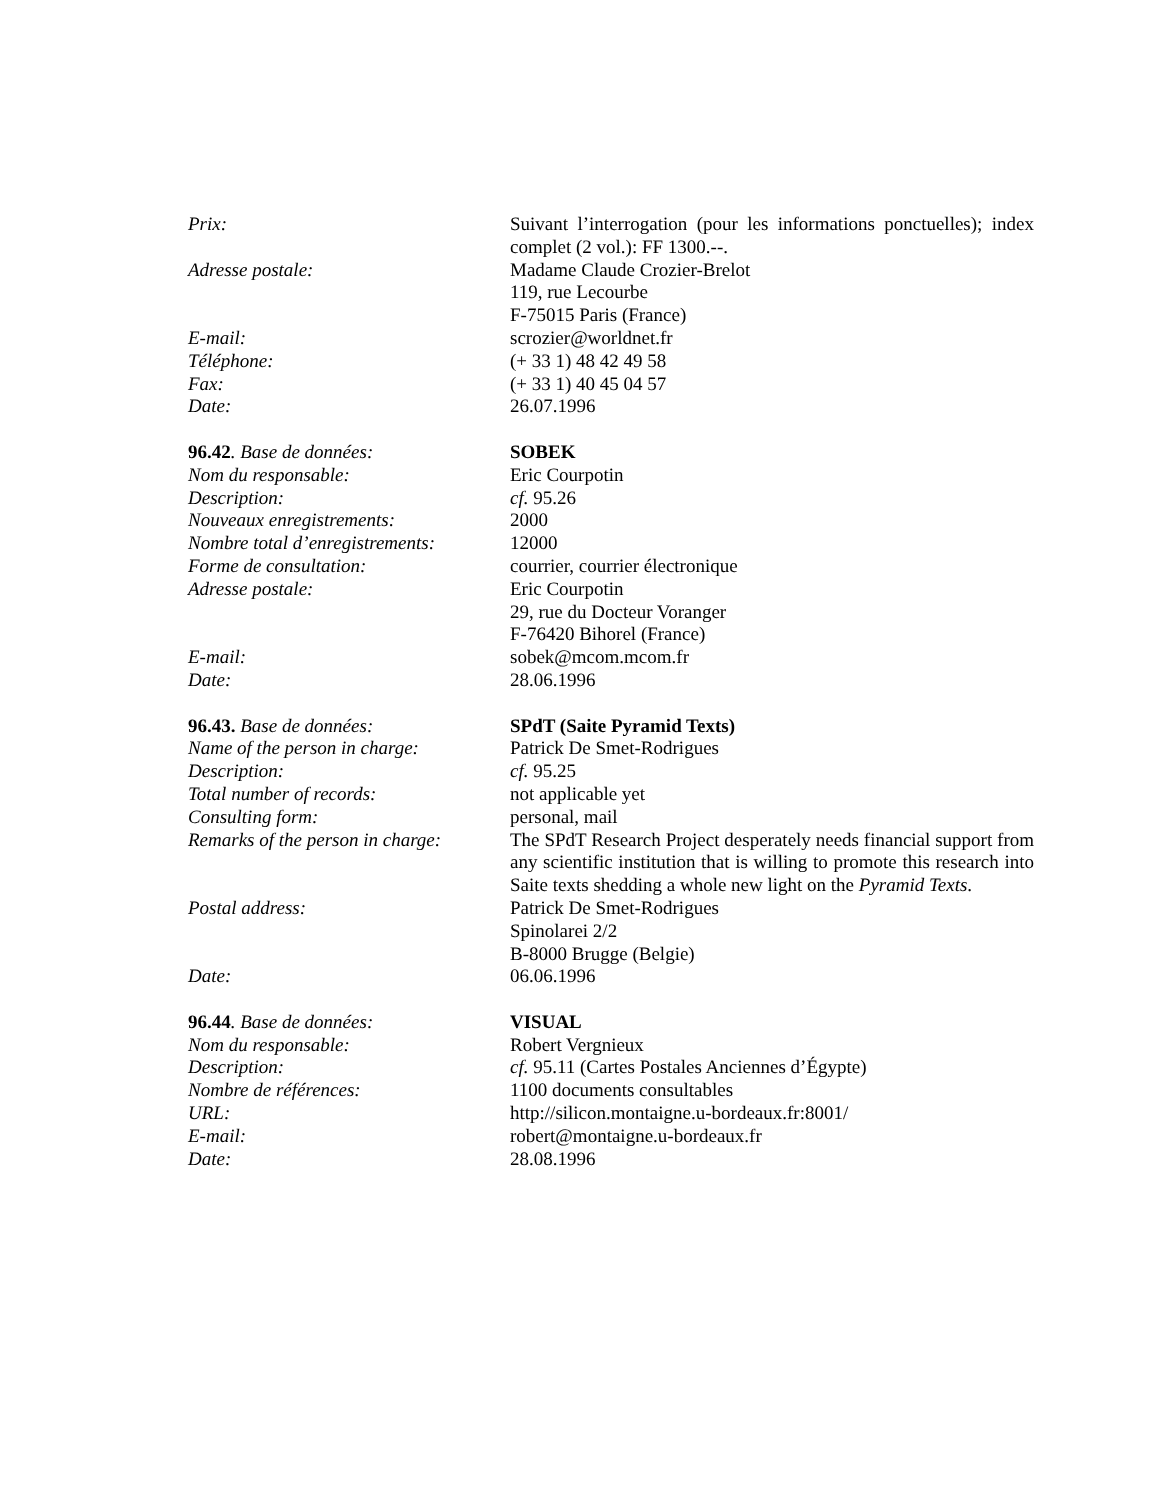Prix: Suivant l’interrogation (pour les informations ponctuelles); index complet (2 vol.): FF 1300.--.
Adresse postale: Madame Claude Crozier-Brelot
119, rue Lecourbe
F-75015 Paris (France)
E-mail: scrozier@worldnet.fr
Téléphone: (+ 33 1) 48 42 49 58
Fax: (+ 33 1) 40 45 04 57
Date: 26.07.1996
96.42. Base de données: SOBEK
Nom du responsable: Eric Courpotin
Description: cf. 95.26
Nouveaux enregistrements: 2000
Nombre total d’enregistrements:
12000
Forme de consultation: courrier, courrier électronique
Adresse postale: Eric Courpotin
29, rue du Docteur Voranger
F-76420 Bihorel (France)
E-mail: sobek@mcom.mcom.fr
Date: 28.06.1996
96.43. Base de données: SPdT (Saite Pyramid Texts)
Name of the person in charge:
Patrick De Smet-Rodrigues
Description: cf. 95.25
Total number of records: not applicable yet
Consulting form: personal, mail
Remarks of the person in charge:
The SPdT Research Project desperately needs financial support from any scientific institution that is willing to promote this research into Saite texts shedding a whole new light on the Pyramid Texts.
Postal address: Patrick De Smet-Rodrigues
Spinolarei 2/2
B-8000 Brugge (Belgie)
Date: 06.06.1996
96.44. Base de données: VISUAL
Nom du responsable: Robert Vergnieux
Description: cf. 95.11 (Cartes Postales Anciennes d’Égypte)
Nombre de références: 1100 documents consultables
URL: http://silicon.montaigne.u-bordeaux.fr:8001/
E-mail: robert@montaigne.u-bordeaux.fr
Date: 28.08.1996